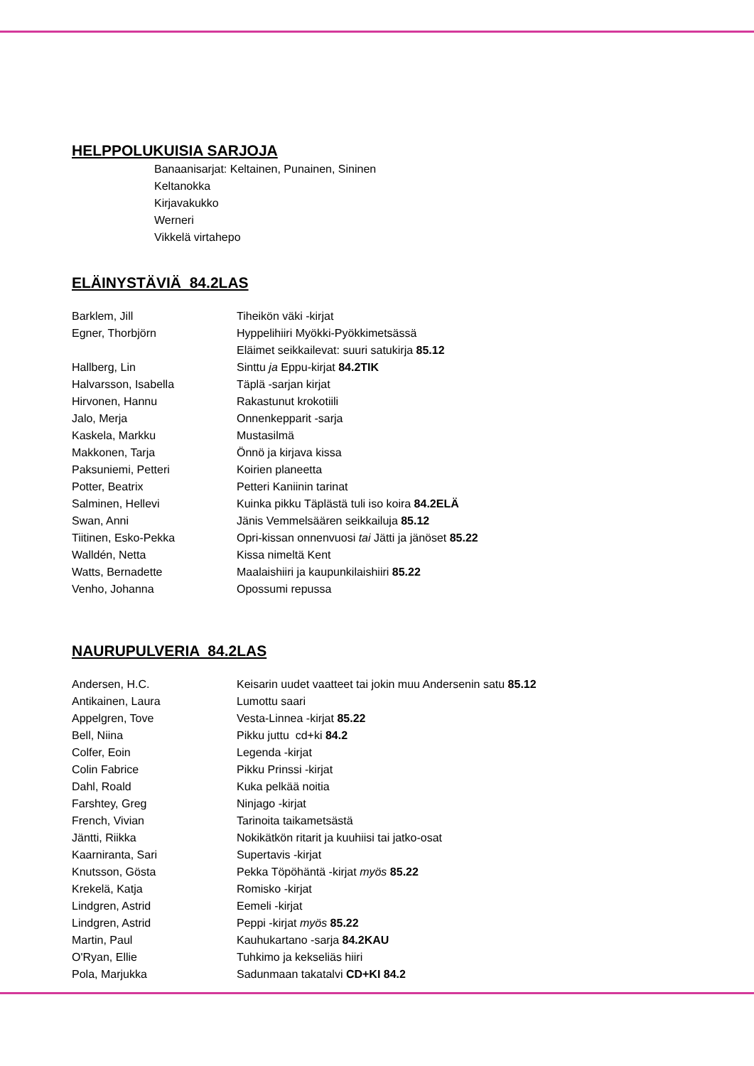HELPPOLUKUISIA SARJOJA
Banaanisarjat: Keltainen, Punainen, Sininen
Keltanokka
Kirjavakukko
Werneri
Vikkelä virtahepo
ELÄINYSTÄVIÄ 84.2LAS
| Barklem, Jill | Tiheikön väki -kirjat |
| Egner, Thorbjörn | Hyppelihiiri Myökki-Pyökkimetsässä |
| | Eläimet seikkailevat: suuri satukirja 85.12 |
| Hallberg, Lin | Sinttu ja Eppu-kirjat 84.2TIK |
| Halvarsson, Isabella | Täplä -sarjan kirjat |
| Hirvonen, Hannu | Rakastunut krokotiili |
| Jalo, Merja | Onnenkepparit -sarja |
| Kaskela, Markku | Mustasilmä |
| Makkonen, Tarja | Önnö ja kirjava kissa |
| Paksuniemi, Petteri | Koirien planeetta |
| Potter, Beatrix | Petteri Kaniinin tarinat |
| Salminen, Hellevi | Kuinka pikku Täplästä tuli iso koira 84.2ELÄ |
| Swan, Anni | Jänis Vemmelsäären seikkailuja 85.12 |
| Tiitinen, Esko-Pekka | Opri-kissan onnenvuosi tai Jätti ja jänöset 85.22 |
| Walldén, Netta | Kissa nimeltä Kent |
| Watts, Bernadette | Maalaishiiri ja kaupunkilaishiiri 85.22 |
| Venho, Johanna | Opossumi repussa |
NAURUPULVERIA 84.2LAS
| Andersen, H.C. | Keisarin uudet vaatteet tai jokin muu Andersenin satu 85.12 |
| Antikainen, Laura | Lumottu saari |
| Appelgren, Tove | Vesta-Linnea -kirjat 85.22 |
| Bell, Niina | Pikku juttu cd+ki 84.2 |
| Colfer, Eoin | Legenda -kirjat |
| Colin Fabrice | Pikku Prinssi -kirjat |
| Dahl, Roald | Kuka pelkää noitia |
| Farshtey, Greg | Ninjago -kirjat |
| French, Vivian | Tarinoita taikametsästä |
| Jäntti, Riikka | Nokikätkön ritarit ja kuuhiisi tai jatko-osat |
| Kaarniranta, Sari | Supertavis -kirjat |
| Knutsson, Gösta | Pekka Töpöhäntä -kirjat myös 85.22 |
| Krekelä, Katja | Romisko -kirjat |
| Lindgren, Astrid | Eemeli -kirjat |
| Lindgren, Astrid | Peppi -kirjat myös 85.22 |
| Martin, Paul | Kauhukartano -sarja 84.2KAU |
| O'Ryan, Ellie | Tuhkimo ja kekseliäs hiiri |
| Pola, Marjukka | Sadunmaan takatalvi CD+KI 84.2 |